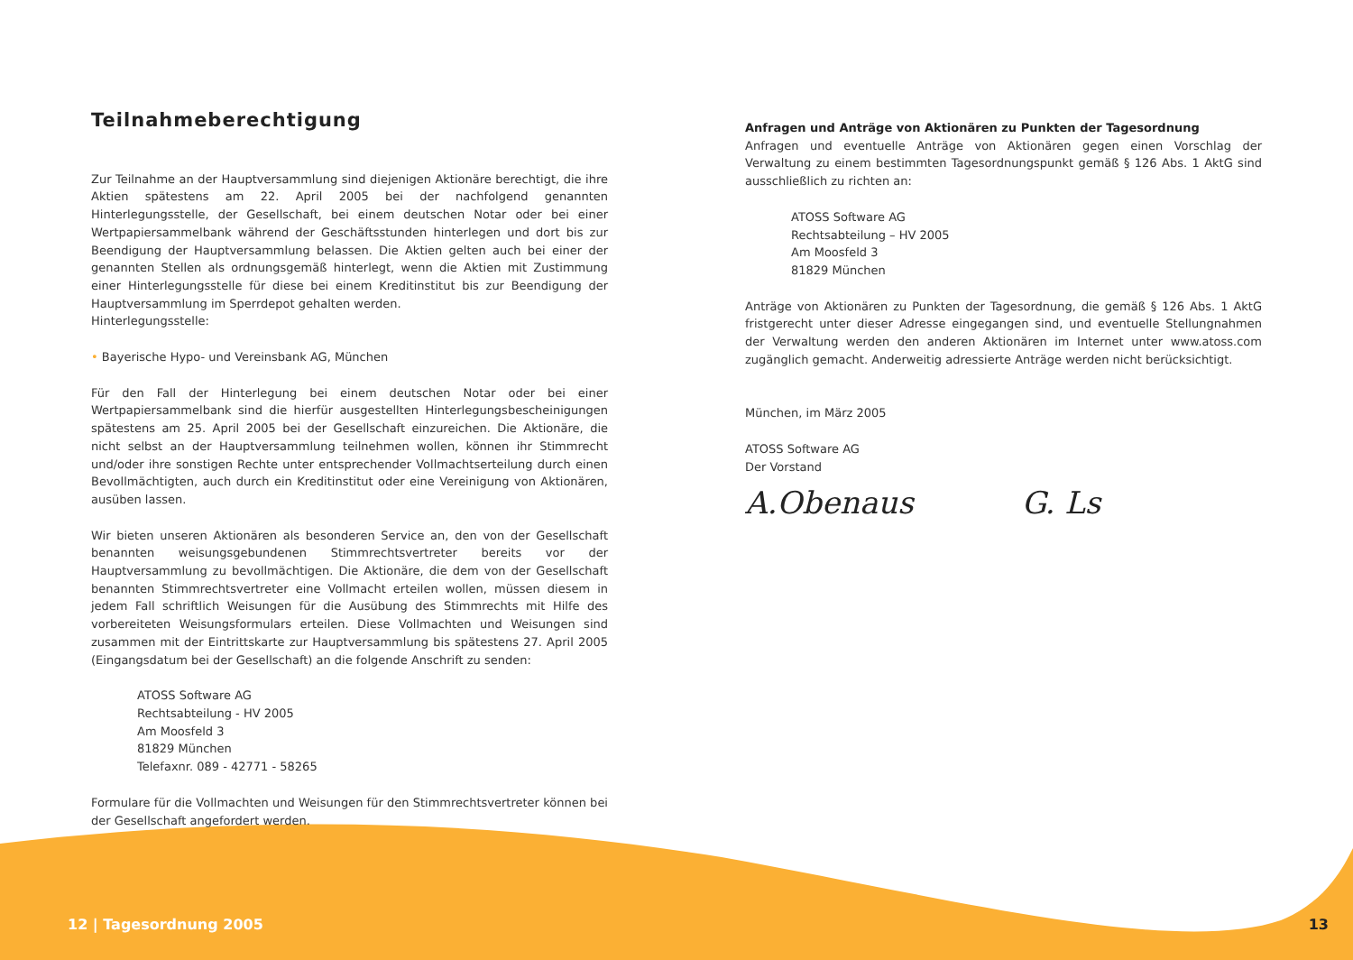Teilnahmeberechtigung
Zur Teilnahme an der Hauptversammlung sind diejenigen Aktionäre berechtigt, die ihre Aktien spätestens am 22. April 2005 bei der nachfolgend genannten Hinterlegungsstelle, der Gesellschaft, bei einem deutschen Notar oder bei einer Wertpapiersammelbank während der Geschäftsstunden hinterlegen und dort bis zur Beendigung der Hauptversammlung belassen. Die Aktien gelten auch bei einer der genannten Stellen als ordnungsgemäß hinterlegt, wenn die Aktien mit Zustimmung einer Hinterlegungsstelle für diese bei einem Kreditinstitut bis zur Beendigung der Hauptversammlung im Sperrdepot gehalten werden.
Hinterlegungsstelle:
• Bayerische Hypo- und Vereinsbank AG, München
Für den Fall der Hinterlegung bei einem deutschen Notar oder bei einer Wertpapiersammelbank sind die hierfür ausgestellten Hinterlegungsbescheinigungen spätestens am 25. April 2005 bei der Gesellschaft einzureichen. Die Aktionäre, die nicht selbst an der Hauptversammlung teilnehmen wollen, können ihr Stimmrecht und/oder ihre sonstigen Rechte unter entsprechender Vollmachtserteilung durch einen Bevollmächtigten, auch durch ein Kreditinstitut oder eine Vereinigung von Aktionären, ausüben lassen.
Wir bieten unseren Aktionären als besonderen Service an, den von der Gesellschaft benannten weisungsgebundenen Stimmrechtsvertreter bereits vor der Hauptversammlung zu bevollmächtigen. Die Aktionäre, die dem von der Gesellschaft benannten Stimmrechtsvertreter eine Vollmacht erteilen wollen, müssen diesem in jedem Fall schriftlich Weisungen für die Ausübung des Stimmrechts mit Hilfe des vorbereiteten Weisungsformulars erteilen. Diese Vollmachten und Weisungen sind zusammen mit der Eintrittskarte zur Hauptversammlung bis spätestens 27. April 2005 (Eingangsdatum bei der Gesellschaft) an die folgende Anschrift zu senden:
ATOSS Software AG
Rechtsabteilung - HV 2005
Am Moosfeld 3
81829 München
Telefaxnr. 089 - 42771 - 58265
Formulare für die Vollmachten und Weisungen für den Stimmrechtsvertreter können bei der Gesellschaft angefordert werden.
Anfragen und Anträge von Aktionären zu Punkten der Tagesordnung
Anfragen und eventuelle Anträge von Aktionären gegen einen Vorschlag der Verwaltung zu einem bestimmten Tagesordnungspunkt gemäß § 126 Abs. 1 AktG sind ausschließlich zu richten an:
ATOSS Software AG
Rechtsabteilung – HV 2005
Am Moosfeld 3
81829 München
Anträge von Aktionären zu Punkten der Tagesordnung, die gemäß § 126 Abs. 1 AktG fristgerecht unter dieser Adresse eingegangen sind, und eventuelle Stellungnahmen der Verwaltung werden den anderen Aktionären im Internet unter www.atoss.com zugänglich gemacht. Anderweitig adressierte Anträge werden nicht berücksichtigt.
München, im März 2005
ATOSS Software AG
Der Vorstand
A.Obenaus G. Ls
12 | Tagesordnung 2005 13